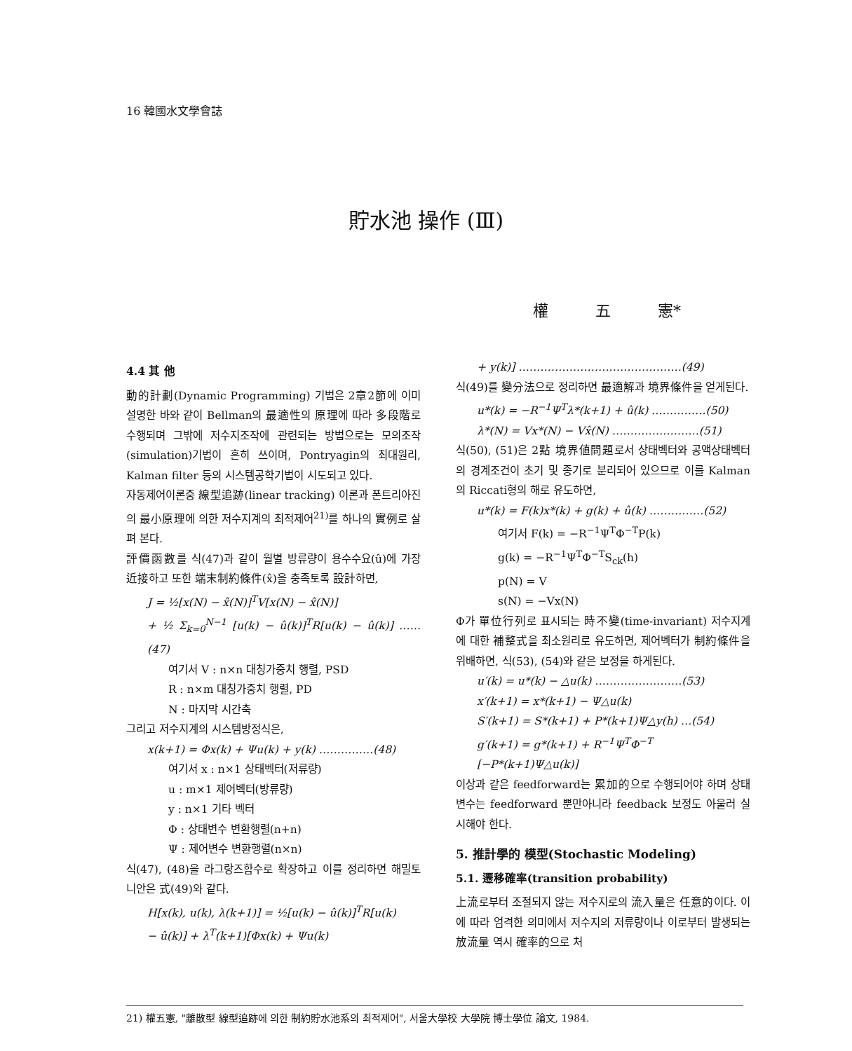16 韓國水文學會誌
貯水池 操作 (Ⅲ)
權 五 憲*
4.4 其 他
動的計劃(Dynamic Programming) 기법은 2章2節에 이미 설명한 바와 같이 Bellman의 最適性의 原理에 따라 多段階로 수행되며 그밖에 저수지조작에 관련되는 방법으로는 모의조작(simulation)기법이 흔히 쓰이며, Pontryagin의 최대원리, Kalman filter 등의 시스템공학기법이 시도되고 있다.
자동제어이론중 線型追跡(linear tracking) 이론과 폰트리아진의 最小原理에 의한 저수지계의 최적제어<sup>21)</sup>를 하나의 實例로 살펴 본다.
評價函數를 식(47)과 같이 월별 방류량이 용수수요(û)에 가장 近接하고 또한 端末制約條件(x̂)을 충족토록 設計하면,
J = ½[x(N) − x̂(N)]<sup>T</sup>V[x(N) − x̂(N)]
+ ½ Σ<sub>k=0</sub><sup>N−1</sup> [u(k) − û(k)]<sup>T</sup>R[u(k) − û(k)] ……(47)
여기서 V : n×n 대칭가중치 행렬, PSD
R : n×m 대칭가중치 행렬, PD
N : 마지막 시간축
그리고 저수지계의 시스템방정식은,
x(k+1) = Φx(k) + Ψu(k) + y(k) ……………(48)
여기서 x : n×1 상태벡터(저류량)
u : m×1 제어벡터(방류량)
y : n×1 기타 벡터
Φ : 상태변수 변환행렬(n+n)
Ψ : 제어변수 변환행렬(n×n)
식(47), (48)을 라그랑즈함수로 확장하고 이를 정리하면 해밀토니안은 式(49)와 같다.
H[x(k), u(k), λ(k+1)] = ½[u(k) − û(k)]<sup>T</sup>R[u(k)
− û(k)] + λ<sup>T</sup>(k+1)[Φx(k) + Ψu(k)
+ y(k)] ………………………………………(49)
식(49)를 變分法으로 정리하면 最適解과 境界條件을 얻게된다.
u*(k) = −R<sup>−1</sup>Ψ<sup>T</sup>λ*(k+1) + û(k) ……………(50)
λ*(N) = Vx*(N) − Vx̂(N) ……………………(51)
식(50), (51)은 2點 境界値問題로서 상태벡터와 공액상태벡터의 경계조건이 초기 및 종기로 분리되어 있으므로 이를 Kalman의 Riccati형의 해로 유도하면,
u*(k) = F(k)x*(k) + g(k) + û(k) ……………(52)
여기서 F(k) = −R<sup>−1</sup>Ψ<sup>T</sup>Φ<sup>−T</sup>P(k)
g(k) = −R<sup>−1</sup>Ψ<sup>T</sup>Φ<sup>−T</sup>S<sub>ck</sub>(h)
p(N) = V
s(N) = −Vx(N)
Φ가 單位行列로 표시되는 時不變(time-invariant) 저수지계에 대한 補整式을 최소원리로 유도하면, 제어벡터가 制約條件을 위배하면, 식(53), (54)와 같은 보정을 하게된다.
u′(k) = u*(k) − △u(k) ……………………(53)
x′(k+1) = x*(k+1) − Ψ△u(k)
S′(k+1) = S*(k+1) + P*(k+1)Ψ△y(h) …(54)
g′(k+1) = g*(k+1) + R<sup>−1</sup>Ψ<sup>T</sup>Φ<sup>−T</sup>
[−P*(k+1)Ψ△u(k)]
이상과 같은 feedforward는 累加的으로 수행되어야 하며 상태변수는 feedforward 뿐만아니라 feedback 보정도 아울러 실시해야 한다.
5. 推計學的 模型(Stochastic Modeling)
5.1. 遷移確率(transition probability)
上流로부터 조절되지 않는 저수지로의 流入量은 任意的이다. 이에 따라 엄격한 의미에서 저수지의 저류량이나 이로부터 발생되는 放流量 역시 確率的으로 처
21) 權五憲, "離散型 線型追跡에 의한 制約貯水池系의 최적제어", 서울大學校 大學院 博士學位 論文, 1984.